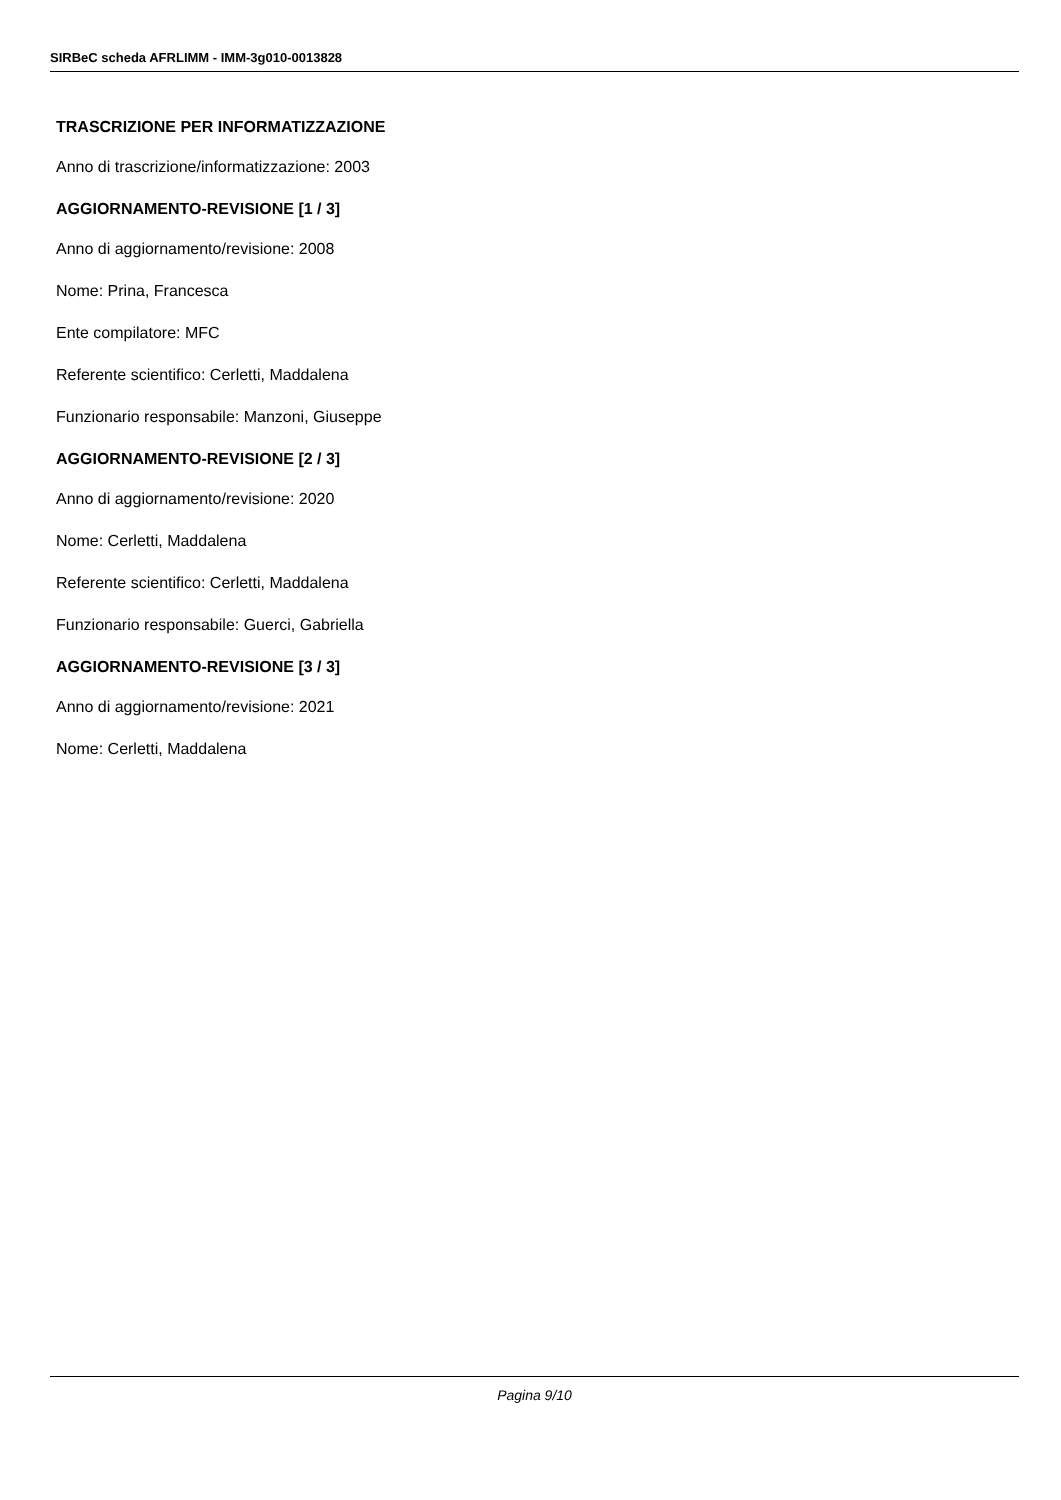SIRBeC scheda AFRLIMM - IMM-3g010-0013828
TRASCRIZIONE PER INFORMATIZZAZIONE
Anno di trascrizione/informatizzazione: 2003
AGGIORNAMENTO-REVISIONE [1 / 3]
Anno di aggiornamento/revisione: 2008
Nome: Prina, Francesca
Ente compilatore: MFC
Referente scientifico: Cerletti, Maddalena
Funzionario responsabile: Manzoni, Giuseppe
AGGIORNAMENTO-REVISIONE [2 / 3]
Anno di aggiornamento/revisione: 2020
Nome: Cerletti, Maddalena
Referente scientifico: Cerletti, Maddalena
Funzionario responsabile: Guerci, Gabriella
AGGIORNAMENTO-REVISIONE [3 / 3]
Anno di aggiornamento/revisione: 2021
Nome: Cerletti, Maddalena
Pagina 9/10